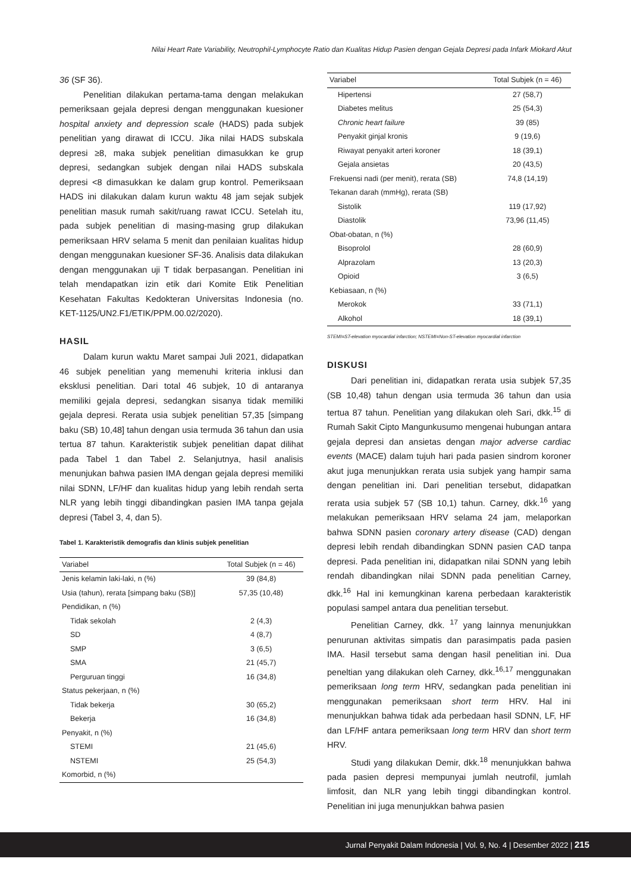Nilai Heart Rate Variability, Neutrophil-Lymphocyte Ratio dan Kualitas Hidup Pasien dengan Gejala Depresi pada Infark Miokard Akut
36 (SF 36).
Penelitian dilakukan pertama-tama dengan melakukan pemeriksaan gejala depresi dengan menggunakan kuesioner hospital anxiety and depression scale (HADS) pada subjek penelitian yang dirawat di ICCU. Jika nilai HADS subskala depresi ≥8, maka subjek penelitian dimasukkan ke grup depresi, sedangkan subjek dengan nilai HADS subskala depresi <8 dimasukkan ke dalam grup kontrol. Pemeriksaan HADS ini dilakukan dalam kurun waktu 48 jam sejak subjek penelitian masuk rumah sakit/ruang rawat ICCU. Setelah itu, pada subjek penelitian di masing-masing grup dilakukan pemeriksaan HRV selama 5 menit dan penilaian kualitas hidup dengan menggunakan kuesioner SF-36. Analisis data dilakukan dengan menggunakan uji T tidak berpasangan. Penelitian ini telah mendapatkan izin etik dari Komite Etik Penelitian Kesehatan Fakultas Kedokteran Universitas Indonesia (no. KET-1125/UN2.F1/ETIK/PPM.00.02/2020).
HASIL
Dalam kurun waktu Maret sampai Juli 2021, didapatkan 46 subjek penelitian yang memenuhi kriteria inklusi dan eksklusi penelitian. Dari total 46 subjek, 10 di antaranya memiliki gejala depresi, sedangkan sisanya tidak memiliki gejala depresi. Rerata usia subjek penelitian 57,35 [simpang baku (SB) 10,48] tahun dengan usia termuda 36 tahun dan usia tertua 87 tahun. Karakteristik subjek penelitian dapat dilihat pada Tabel 1 dan Tabel 2. Selanjutnya, hasil analisis menunjukan bahwa pasien IMA dengan gejala depresi memiliki nilai SDNN, LF/HF dan kualitas hidup yang lebih rendah serta NLR yang lebih tinggi dibandingkan pasien IMA tanpa gejala depresi (Tabel 3, 4, dan 5).
Tabel 1. Karakteristik demografis dan klinis subjek penelitian
| Variabel | Total Subjek (n = 46) |
| --- | --- |
| Jenis kelamin laki-laki, n (%) | 39 (84,8) |
| Usia (tahun), rerata [simpang baku (SB)] | 57,35 (10,48) |
| Pendidikan, n (%) | |
| Tidak sekolah | 2 (4,3) |
| SD | 4 (8,7) |
| SMP | 3 (6,5) |
| SMA | 21 (45,7) |
| Perguruan tinggi | 16 (34,8) |
| Status pekerjaan, n (%) | |
| Tidak bekerja | 30 (65,2) |
| Bekerja | 16 (34,8) |
| Penyakit, n (%) | |
| STEMI | 21 (45,6) |
| NSTEMI | 25 (54,3) |
| Komorbid, n (%) | |
| Variabel | Total Subjek (n = 46) |
| --- | --- |
| Hipertensi | 27 (58,7) |
| Diabetes melitus | 25 (54,3) |
| Chronic heart failure | 39 (85) |
| Penyakit ginjal kronis | 9 (19,6) |
| Riwayat penyakit arteri koroner | 18 (39,1) |
| Gejala ansietas | 20 (43,5) |
| Frekuensi nadi (per menit), rerata (SB) | 74,8 (14,19) |
| Tekanan darah (mmHg), rerata (SB) | |
| Sistolik | 119 (17,92) |
| Diastolik | 73,96 (11,45) |
| Obat-obatan, n (%) | |
| Bisoprolol | 28 (60,9) |
| Alprazolam | 13 (20,3) |
| Opioid | 3 (6,5) |
| Kebiasaan, n (%) | |
| Merokok | 33 (71,1) |
| Alkohol | 18 (39,1) |
STEMI=ST-elevation myocardial infarction; NSTEMI=Non-ST-elevation myocardial infarction
DISKUSI
Dari penelitian ini, didapatkan rerata usia subjek 57,35 (SB 10,48) tahun dengan usia termuda 36 tahun dan usia tertua 87 tahun. Penelitian yang dilakukan oleh Sari, dkk.<sup>15</sup> di Rumah Sakit Cipto Mangunkusumo mengenai hubungan antara gejala depresi dan ansietas dengan major adverse cardiac events (MACE) dalam tujuh hari pada pasien sindrom koroner akut juga menunjukkan rerata usia subjek yang hampir sama dengan penelitian ini. Dari penelitian tersebut, didapatkan rerata usia subjek 57 (SB 10,1) tahun. Carney, dkk.<sup>16</sup> yang melakukan pemeriksaan HRV selama 24 jam, melaporkan bahwa SDNN pasien coronary artery disease (CAD) dengan depresi lebih rendah dibandingkan SDNN pasien CAD tanpa depresi. Pada penelitian ini, didapatkan nilai SDNN yang lebih rendah dibandingkan nilai SDNN pada penelitian Carney, dkk.<sup>16</sup> Hal ini kemungkinan karena perbedaan karakteristik populasi sampel antara dua penelitian tersebut.
Penelitian Carney, dkk. <sup>17</sup> yang lainnya menunjukkan penurunan aktivitas simpatis dan parasimpatis pada pasien IMA. Hasil tersebut sama dengan hasil penelitian ini. Dua peneltian yang dilakukan oleh Carney, dkk.<sup>16,17</sup> menggunakan pemeriksaan long term HRV, sedangkan pada penelitian ini menggunakan pemeriksaan short term HRV. Hal ini menunjukkan bahwa tidak ada perbedaan hasil SDNN, LF, HF dan LF/HF antara pemeriksaan long term HRV dan short term HRV.
Studi yang dilakukan Demir, dkk.<sup>18</sup> menunjukkan bahwa pada pasien depresi mempunyai jumlah neutrofil, jumlah limfosit, dan NLR yang lebih tinggi dibandingkan kontrol. Penelitian ini juga menunjukkan bahwa pasien
Jurnal Penyakit Dalam Indonesia | Vol. 9, No. 4 | Desember 2022 | 215